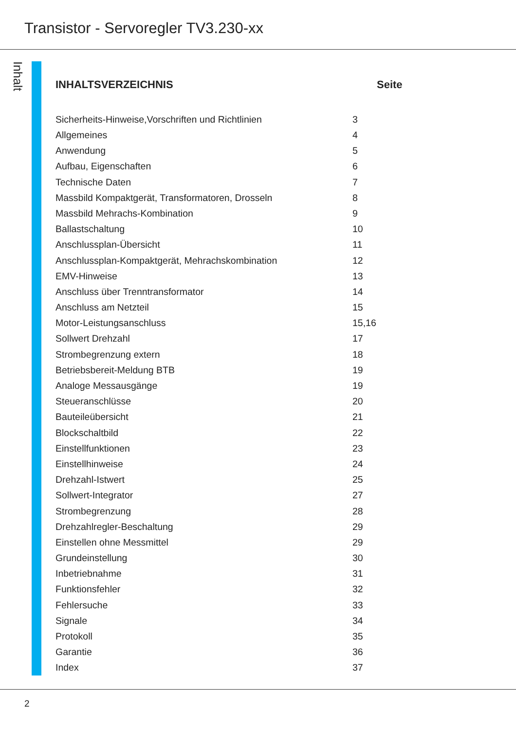Transistor - Servoregler TV3.230-xx
Inhalt
| INHALTSVERZEICHNIS | Seite |
| --- | --- |
| Sicherheits-Hinweise,Vorschriften und Richtlinien | 3 |
| Allgemeines | 4 |
| Anwendung | 5 |
| Aufbau, Eigenschaften | 6 |
| Technische Daten | 7 |
| Massbild Kompaktgerät, Transformatoren, Drosseln | 8 |
| Massbild Mehrachs-Kombination | 9 |
| Ballastschaltung | 10 |
| Anschlussplan-Übersicht | 11 |
| Anschlussplan-Kompaktgerät, Mehrachskombination | 12 |
| EMV-Hinweise | 13 |
| Anschluss über Trenntransformator | 14 |
| Anschluss am Netzteil | 15 |
| Motor-Leistungsanschluss | 15,16 |
| Sollwert Drehzahl | 17 |
| Strombegrenzung extern | 18 |
| Betriebsbereit-Meldung BTB | 19 |
| Analoge Messausgänge | 19 |
| Steueranschlüsse | 20 |
| Bauteileübersicht | 21 |
| Blockschaltbild | 22 |
| Einstellfunktionen | 23 |
| Einstellhinweise | 24 |
| Drehzahl-Istwert | 25 |
| Sollwert-Integrator | 27 |
| Strombegrenzung | 28 |
| Drehzahlregler-Beschaltung | 29 |
| Einstellen ohne Messmittel | 29 |
| Grundeinstellung | 30 |
| Inbetriebnahme | 31 |
| Funktionsfehler | 32 |
| Fehlersuche | 33 |
| Signale | 34 |
| Protokoll | 35 |
| Garantie | 36 |
| Index | 37 |
2